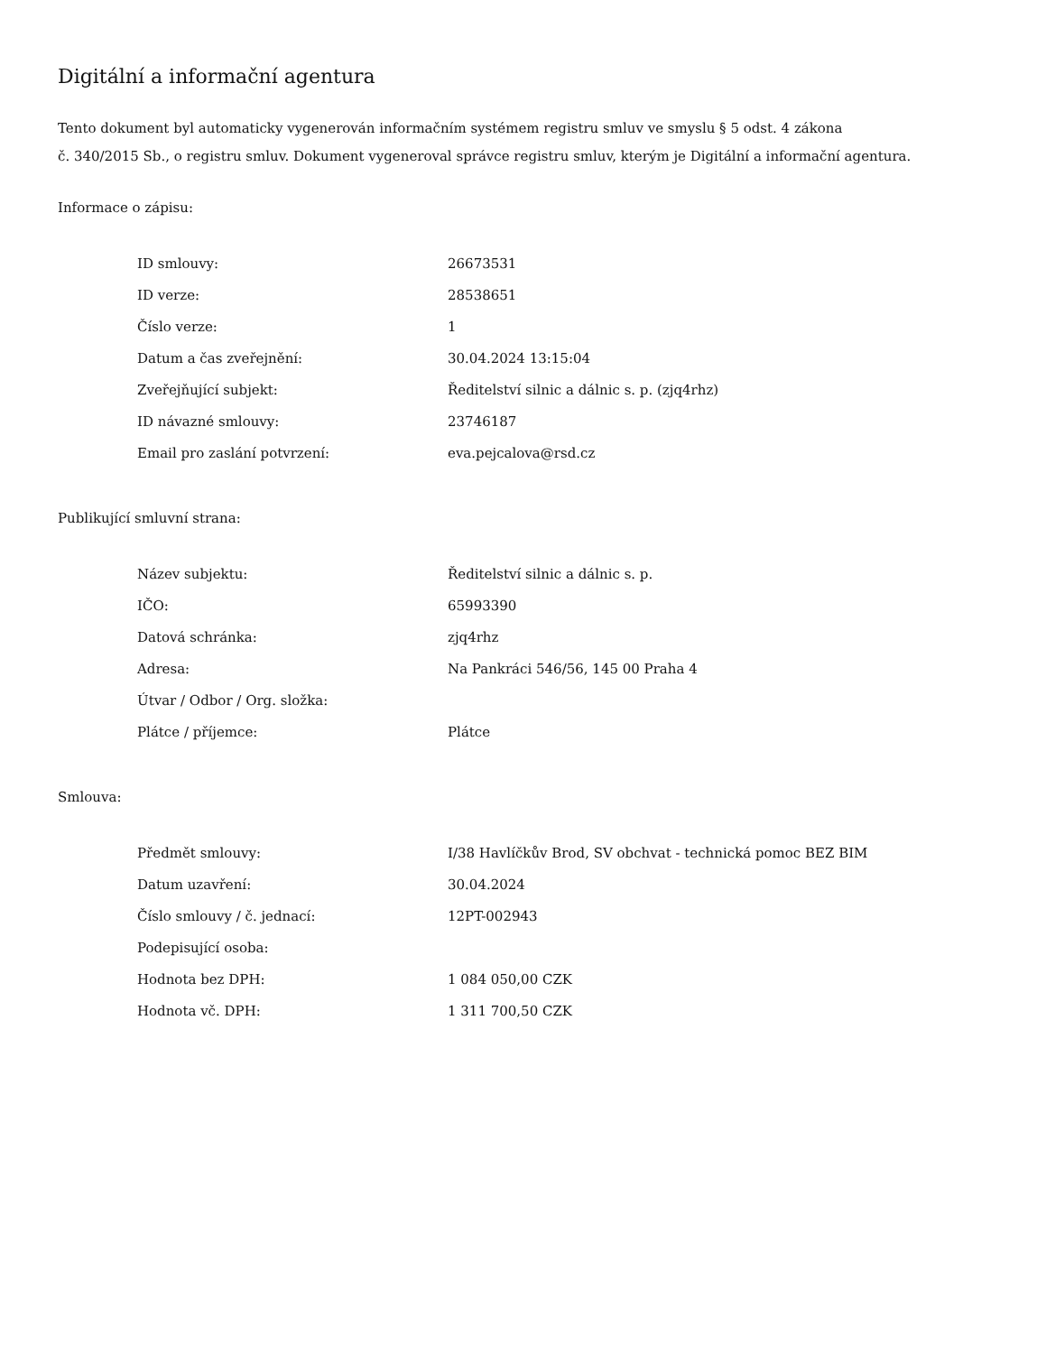Digitální a informační agentura
Tento dokument byl automaticky vygenerován informačním systémem registru smluv ve smyslu § 5 odst. 4 zákona
č. 340/2015 Sb., o registru smluv. Dokument vygeneroval správce registru smluv, kterým je Digitální a informační agentura.
Informace o zápisu:
| ID smlouvy: | 26673531 |
| ID verze: | 28538651 |
| Číslo verze: | 1 |
| Datum a čas zveřejnění: | 30.04.2024 13:15:04 |
| Zveřejňující subjekt: | Ředitelství silnic a dálnic s. p. (zjq4rhz) |
| ID návazné smlouvy: | 23746187 |
| Email pro zaslání potvrzení: | eva.pejcalova@rsd.cz |
Publikující smluvní strana:
| Název subjektu: | Ředitelství silnic a dálnic s. p. |
| IČO: | 65993390 |
| Datová schránka: | zjq4rhz |
| Adresa: | Na Pankráci 546/56, 145 00 Praha 4 |
| Útvar / Odbor / Org. složka: | |
| Plátce / příjemce: | Plátce |
Smlouva:
| Předmět smlouvy: | I/38 Havlíčkův Brod, SV obchvat - technická pomoc BEZ BIM |
| Datum uzavření: | 30.04.2024 |
| Číslo smlouvy / č. jednací: | 12PT-002943 |
| Podepisující osoba: | |
| Hodnota bez DPH: | 1 084 050,00 CZK |
| Hodnota vč. DPH: | 1 311 700,50 CZK |